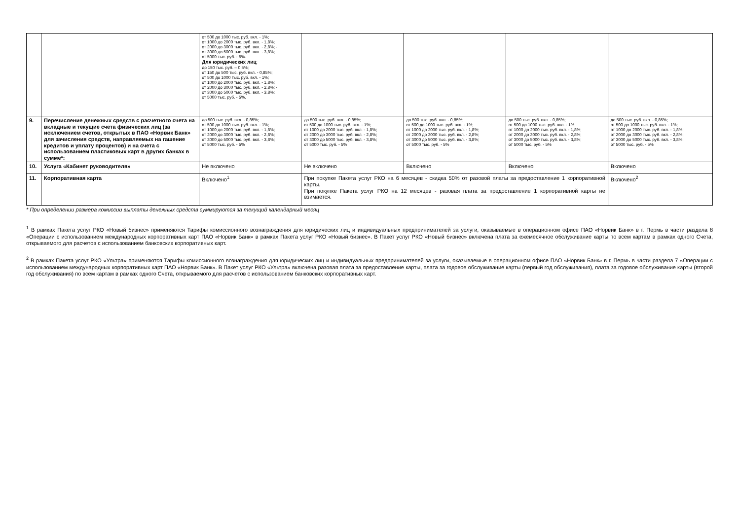| | | от 500 до 1000 тыс. руб. вкл. - 1%; от 1000 до 2000 тыс. руб. вкл. - 1,8%; от 2000 до 3000 тыс. руб. вкл. - 2,8%; - от 3000 до 5000 тыс. руб. вкл. - 3,8%; от 5000 тыс. руб. - 5%. Для юридических лиц : до 150 тыс. руб. – 0,5%; от 150 до 500 тыс. руб. вкл. - 0,85%; от 500 до 1000 тыс. руб. вкл. - 1%; от 1000 до 2000 тыс. руб. вкл. - 1,8%; от 2000 до 3000 тыс. руб. вкл. - 2,8%; - от 3000 до 5000 тыс. руб. вкл. - 3,8%; от 5000 тыс. руб. - 5%. | | | | |
| 9. | Перечисление денежных средств с расчетного счета на вкладные и текущие счета физических лиц (за исключением счетов, открытых в ПАО «Норвик Банк» для зачисления средств, направляемых на гашение кредитов и уплату процентов) и на счета с использованием пластиковых карт в других банках в сумме*: | до 500 тыс. руб. вкл. - 0,85%; от 500 до 1000 тыс. руб. вкл. - 1%; от 1000 до 2000 тыс. руб. вкл. - 1,8%; от 2000 до 3000 тыс. руб. вкл. - 2,8%; от 3000 до 5000 тыс. руб. вкл. - 3,8%; от 5000 тыс. руб. - 5% | до 500 тыс. руб. вкл. - 0,85%; от 500 до 1000 тыс. руб. вкл. - 1%; от 1000 до 2000 тыс. руб. вкл. - 1,8%; от 2000 до 3000 тыс. руб. вкл. - 2,8%; от 3000 до 5000 тыс. руб. вкл. - 3,8%; от 5000 тыс. руб. - 5% | до 500 тыс. руб. вкл. - 0,85%; от 500 до 1000 тыс. руб. вкл. - 1%; от 1000 до 2000 тыс. руб. вкл. - 1,8%; от 2000 до 3000 тыс. руб. вкл. - 2,8%; от 3000 до 5000 тыс. руб. вкл. - 3,8%; от 5000 тыс. руб. - 5% | до 500 тыс. руб. вкл. - 0,85%; от 500 до 1000 тыс. руб. вкл. - 1%; от 1000 до 2000 тыс. руб. вкл. - 1,8%; от 2000 до 3000 тыс. руб. вкл. - 2,8%; от 3000 до 5000 тыс. руб. вкл. - 3,8%; от 5000 тыс. руб. - 5% | до 500 тыс. руб. вкл. - 0,85%; от 500 до 1000 тыс. руб. вкл. - 1%; от 1000 до 2000 тыс. руб. вкл. - 1,8%; от 2000 до 3000 тыс. руб. вкл. - 2,8%; от 3000 до 5000 тыс. руб. вкл. - 3,8%; от 5000 тыс. руб. - 5% |
| 10. | Услуга «Кабинет руководителя» | Не включено | Не включено | Включено | Включено | Включено |
| 11. | Корпоративная карта | Включено<sup>1</sup> | При покупке Пакета услуг РКО на 6 месяцев - скидка 50% от разовой платы за предоставление 1 корпоративной карты. При покупке Пакета услуг РКО на 12 месяцев - разовая плата за предоставление 1 корпоративной карты не взимается. | | | Включено<sup>2</sup> |
* При определении размера комиссии выплаты денежных средств суммируются за текущий календарный месяц
<sup>1</sup> В рамках Пакета услуг РКО «Новый бизнес» применяются Тарифы комиссионного вознаграждения для юридических лиц и индивидуальных предпринимателей за услуги, оказываемые в операционном офисе ПАО «Норвик Банк» в г. Пермь в части раздела 8 «Операции с использованием международных корпоративных карт ПАО «Норвик Банк» в рамках Пакета услуг РКО «Новый бизнес». В Пакет услуг РКО «Новый бизнес» включена плата за ежемесячное обслуживание карты по всем картам в рамках одного Счета, открываемого для расчетов с использованием банковских корпоративных карт.
<sup>2</sup> В рамках Пакета услуг РКО «Ультра» применяются Тарифы комиссионного вознаграждения для юридических лиц и индивидуальных предпринимателей за услуги, оказываемые в операционном офисе ПАО «Норвик Банк» в г. Пермь в части раздела 7 «Операции с использованием международных корпоративных карт ПАО «Норвик Банк». В Пакет услуг РКО «Ультра» включена разовая плата за предоставление карты, плата за годовое обслуживание карты (первый год обслуживания), плата за годовое обслуживание карты (второй год обслуживания) по всем картам в рамках одного Счета, открываемого для расчетов с использованием банковских корпоративных карт.